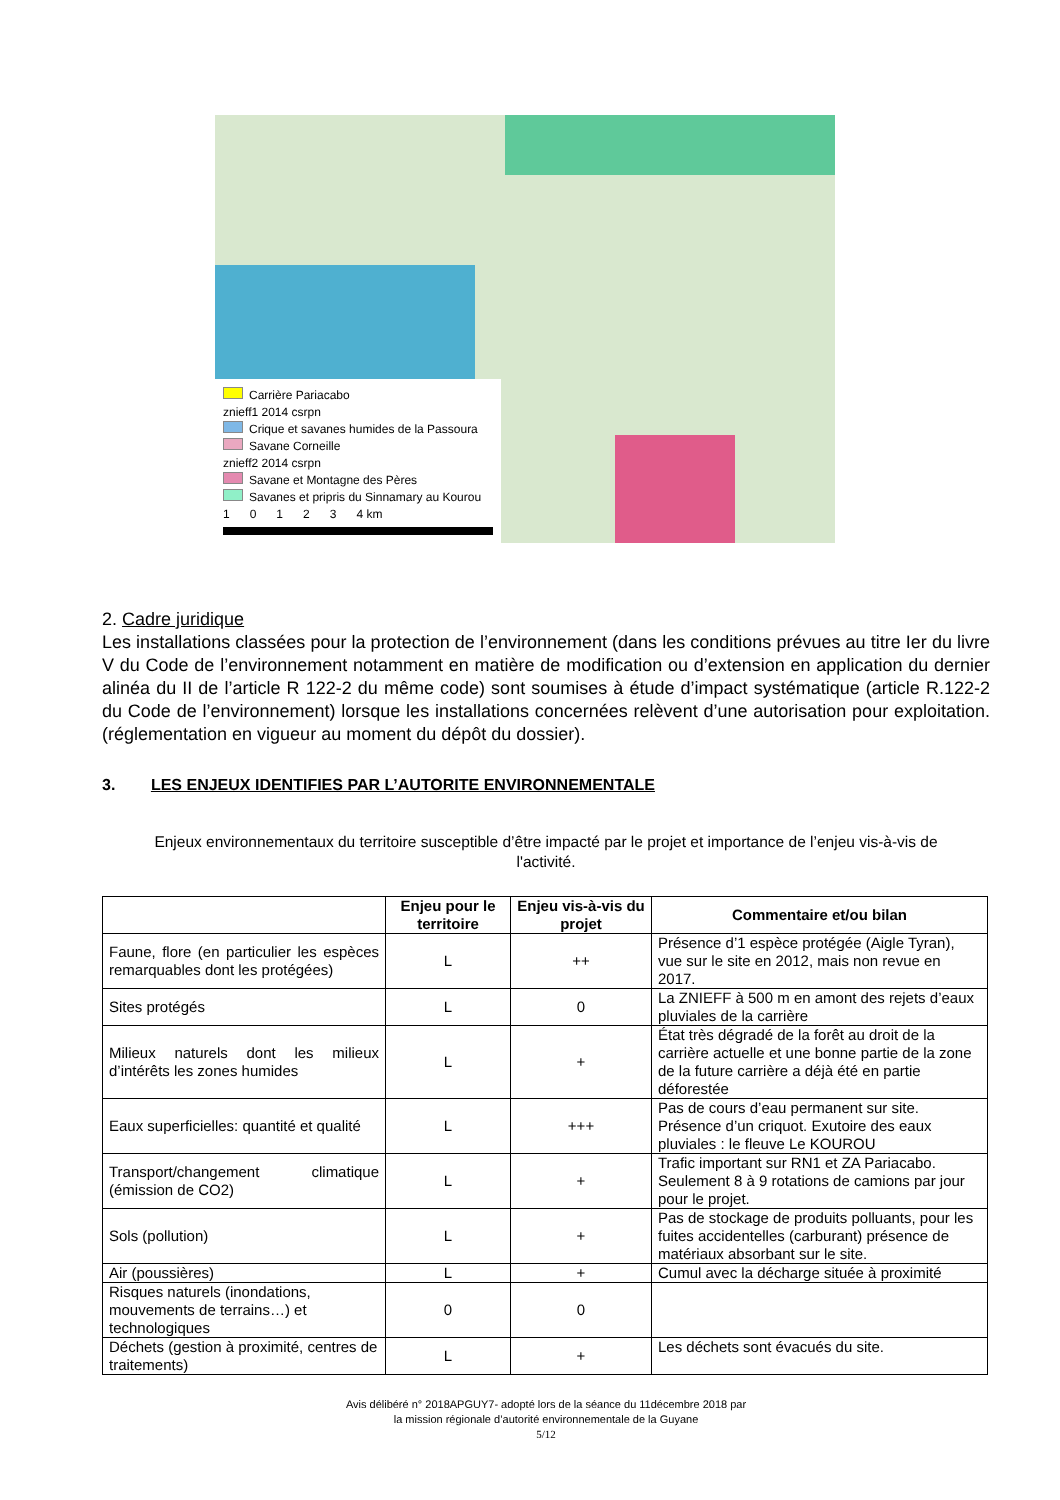Carrière Pariacabo
znieff1 2014 csrpn
Crique et savanes humides de la Passoura
Savane Corneille
znieff2 2014 csrpn
Savane et Montagne des Pères
Savanes et pripris du Sinnamary au Kourou
1 0 1 2 3 4 km
2. Cadre juridique
Les installations classées pour la protection de l’environnement (dans les conditions prévues au titre Ier du livre V du Code de l’environnement notamment en matière de modification ou d’extension en application du dernier alinéa du II de l’article R 122-2 du même code) sont soumises à étude d’impact systématique (article R.122-2 du Code de l’environnement) lorsque les installations concernées relèvent d’une autorisation pour exploitation. (réglementation en vigueur au moment du dépôt du dossier).
3. LES ENJEUX IDENTIFIES PAR L’AUTORITE ENVIRONNEMENTALE
Enjeux environnementaux du territoire susceptible d’être impacté par le projet et importance de l’enjeu vis-à-vis de l'activité.
| | Enjeu pour le territoire | Enjeu vis-à-vis du projet | Commentaire et/ou bilan |
| --- | --- | --- | --- |
| Faune, flore (en particulier les espèces remarquables dont les protégées) | L | ++ | Présence d’1 espèce protégée (Aigle Tyran), vue sur le site en 2012, mais non revue en 2017. |
| Sites protégés | L | 0 | La ZNIEFF à 500 m en amont des rejets d’eaux pluviales de la carrière |
| Milieux naturels dont les milieux d’intérêts les zones humides | L | + | État très dégradé de la forêt au droit de la carrière actuelle et une bonne partie de la zone de la future carrière a déjà été en partie déforestée |
| Eaux superficielles: quantité et qualité | L | +++ | Pas de cours d’eau permanent sur site. Présence d’un criquot. Exutoire des eaux pluviales : le fleuve Le KOUROU |
| Transport/changement climatique (émission de CO2) | L | + | Trafic important sur RN1 et ZA Pariacabo. Seulement 8 à 9 rotations de camions par jour pour le projet. |
| Sols (pollution) | L | + | Pas de stockage de produits polluants, pour les fuites accidentelles (carburant) présence de matériaux absorbant sur le site. |
| Air (poussières) | L | + | Cumul avec la décharge située à proximité |
| Risques naturels (inondations, mouvements de terrains…) et technologiques | 0 | 0 | |
| Déchets (gestion à proximité, centres de traitements) | L | + | Les déchets sont évacués du site. |
Avis délibéré n° 2018APGUY7- adopté lors de la séance du 11décembre 2018 par
la mission régionale d’autorité environnementale de la Guyane
5/12